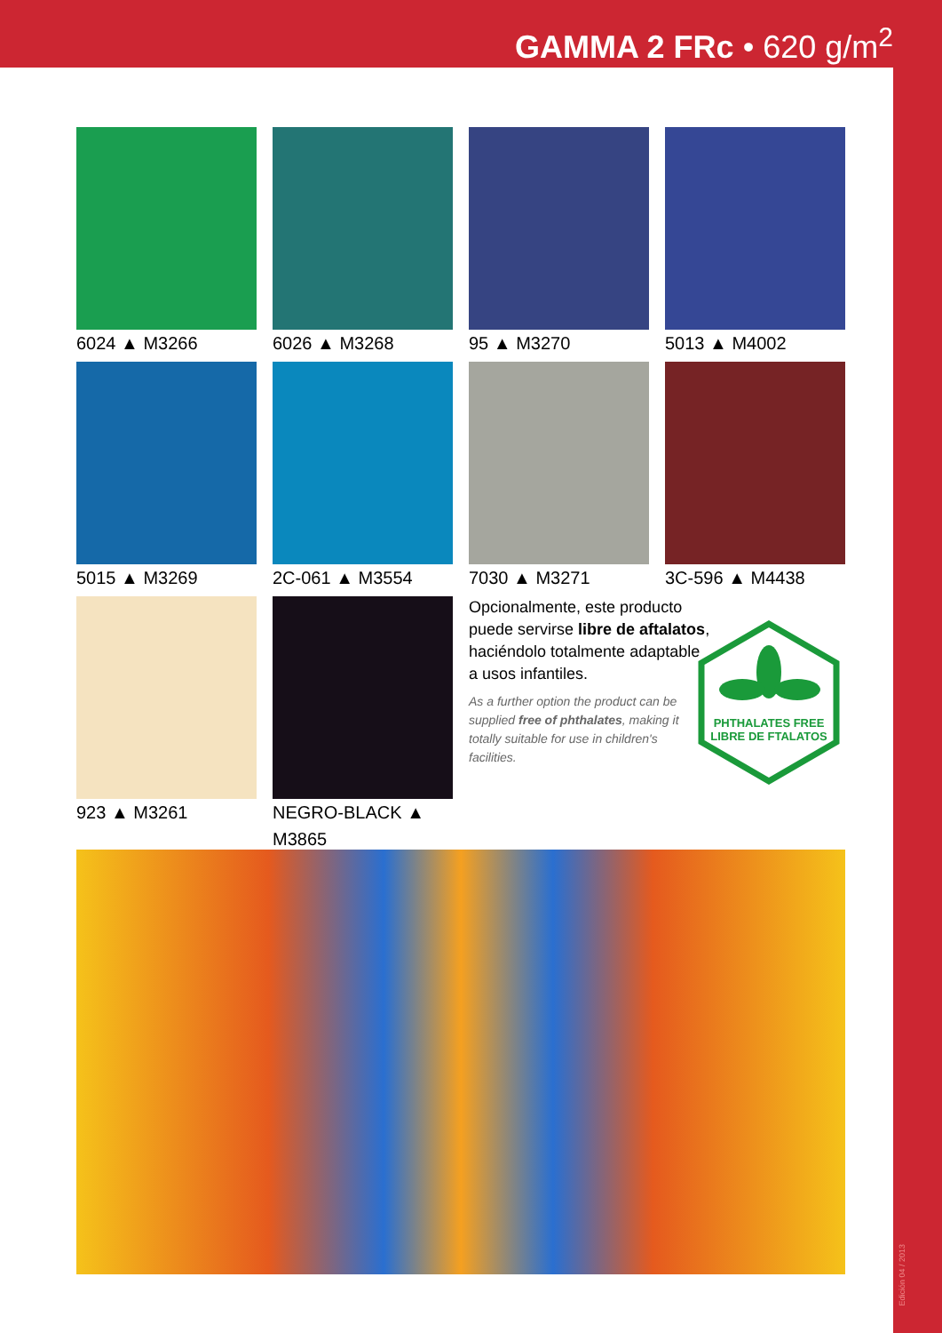GAMMA 2 FRc • 620 g/m<sup>2</sup>
6024 ▲ M3266 6026 ▲ M3268 95 ▲ M3270 5013 ▲ M4002
5015 ▲ M3269 2C-061 ▲ M3554 7030 ▲ M3271 3C-596 ▲ M4438
923 ▲ M3261 NEGRO-BLACK ▲ M3865
Opcionalmente, este producto puede servirse libre de aftalatos, haciéndolo totalmente adaptable a usos infantiles.
As a further option the product can be supplied free of phthalates, making it totally suitable for use in children's facilities.
PHTHALATES FREE
LIBRE DE FTALATOS
Edición 04 / 2013